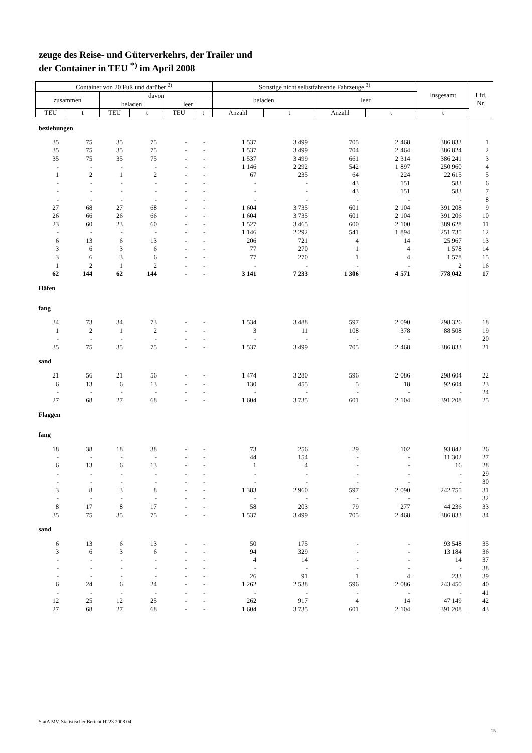zeuge des Reise- und Güterverkehrs, der Trailer und
der Container in TEU <sup>*)</sup> im April 2008
| Container von 20 Fuß und darüber <sup>2)</sup> | | | | | | Sonstige nicht selbstfahrende Fahrzeuge <sup>3)</sup> | | | | Insgesamt | Lfd. Nr. |
| --- | --- | --- | --- | --- | --- | --- | --- | --- | --- | --- | --- |
| zusammen | | davon | | | | beladen | | leer | | | |
| | | beladen | | leer | | | | | | | |
| TEU | t | TEU | t | TEU | t | Anzahl | t | Anzahl | t | t | |
| beziehungen | | | | | | | | | | | |
| 35 | 75 | 35 | 75 | - | - | 1 537 | 3 499 | 705 | 2 468 | 386 833 | 1 |
| 35 | 75 | 35 | 75 | - | - | 1 537 | 3 499 | 704 | 2 464 | 386 824 | 2 |
| 35 | 75 | 35 | 75 | - | - | 1 537 | 3 499 | 661 | 2 314 | 386 241 | 3 |
| - | - | - | - | - | - | 1 146 | 2 292 | 542 | 1 897 | 250 960 | 4 |
| 1 | 2 | 1 | 2 | - | - | 67 | 235 | 64 | 224 | 22 615 | 5 |
| - | - | - | - | - | - | - | - | 43 | 151 | 583 | 6 |
| - | - | - | - | - | - | - | - | 43 | 151 | 583 | 7 |
| - | - | - | - | - | - | - | - | - | - | - | 8 |
| 27 | 68 | 27 | 68 | - | - | 1 604 | 3 735 | 601 | 2 104 | 391 208 | 9 |
| 26 | 66 | 26 | 66 | - | - | 1 604 | 3 735 | 601 | 2 104 | 391 206 | 10 |
| 23 | 60 | 23 | 60 | - | - | 1 527 | 3 465 | 600 | 2 100 | 389 628 | 11 |
| - | - | - | - | - | - | 1 146 | 2 292 | 541 | 1 894 | 251 735 | 12 |
| 6 | 13 | 6 | 13 | - | - | 206 | 721 | 4 | 14 | 25 967 | 13 |
| 3 | 6 | 3 | 6 | - | - | 77 | 270 | 1 | 4 | 1 578 | 14 |
| 3 | 6 | 3 | 6 | - | - | 77 | 270 | 1 | 4 | 1 578 | 15 |
| 1 | 2 | 1 | 2 | - | - | - | - | - | - | 2 | 16 |
| 62 | 144 | 62 | 144 | - | - | 3 141 | 7 233 | 1 306 | 4 571 | 778 042 | 17 |
| Häfen | | | | | | | | | | | |
| fang | | | | | | | | | | | |
| 34 | 73 | 34 | 73 | - | - | 1 534 | 3 488 | 597 | 2 090 | 298 326 | 18 |
| 1 | 2 | 1 | 2 | - | - | 3 | 11 | 108 | 378 | 88 508 | 19 |
| - | - | - | - | - | - | - | - | - | - | - | 20 |
| 35 | 75 | 35 | 75 | - | - | 1 537 | 3 499 | 705 | 2 468 | 386 833 | 21 |
| sand | | | | | | | | | | | |
| 21 | 56 | 21 | 56 | - | - | 1 474 | 3 280 | 596 | 2 086 | 298 604 | 22 |
| 6 | 13 | 6 | 13 | - | - | 130 | 455 | 5 | 18 | 92 604 | 23 |
| - | - | - | - | - | - | - | - | - | - | - | 24 |
| 27 | 68 | 27 | 68 | - | - | 1 604 | 3 735 | 601 | 2 104 | 391 208 | 25 |
| Flaggen | | | | | | | | | | | |
| fang | | | | | | | | | | | |
| 18 | 38 | 18 | 38 | - | - | 73 | 256 | 29 | 102 | 93 842 | 26 |
| - | - | - | - | - | - | 44 | 154 | - | - | 11 302 | 27 |
| 6 | 13 | 6 | 13 | - | - | 1 | 4 | - | - | 16 | 28 |
| - | - | - | - | - | - | - | - | - | - | - | 29 |
| - | - | - | - | - | - | - | - | - | - | - | 30 |
| 3 | 8 | 3 | 8 | - | - | 1 383 | 2 960 | 597 | 2 090 | 242 755 | 31 |
| - | - | - | - | - | - | - | - | - | - | - | 32 |
| 8 | 17 | 8 | 17 | - | - | 58 | 203 | 79 | 277 | 44 236 | 33 |
| 35 | 75 | 35 | 75 | - | - | 1 537 | 3 499 | 705 | 2 468 | 386 833 | 34 |
| sand | | | | | | | | | | | |
| 6 | 13 | 6 | 13 | - | - | 50 | 175 | - | - | 93 548 | 35 |
| 3 | 6 | 3 | 6 | - | - | 94 | 329 | - | - | 13 184 | 36 |
| - | - | - | - | - | - | 4 | 14 | - | - | 14 | 37 |
| - | - | - | - | - | - | - | - | - | - | - | 38 |
| - | - | - | - | - | - | 26 | 91 | 1 | 4 | 233 | 39 |
| 6 | 24 | 6 | 24 | - | - | 1 262 | 2 538 | 596 | 2 086 | 243 450 | 40 |
| - | - | - | - | - | - | - | - | - | - | - | 41 |
| 12 | 25 | 12 | 25 | - | - | 262 | 917 | 4 | 14 | 47 149 | 42 |
| 27 | 68 | 27 | 68 | - | - | 1 604 | 3 735 | 601 | 2 104 | 391 208 | 43 |
StatA MV, Statistischer Bericht H223 2008 04
15